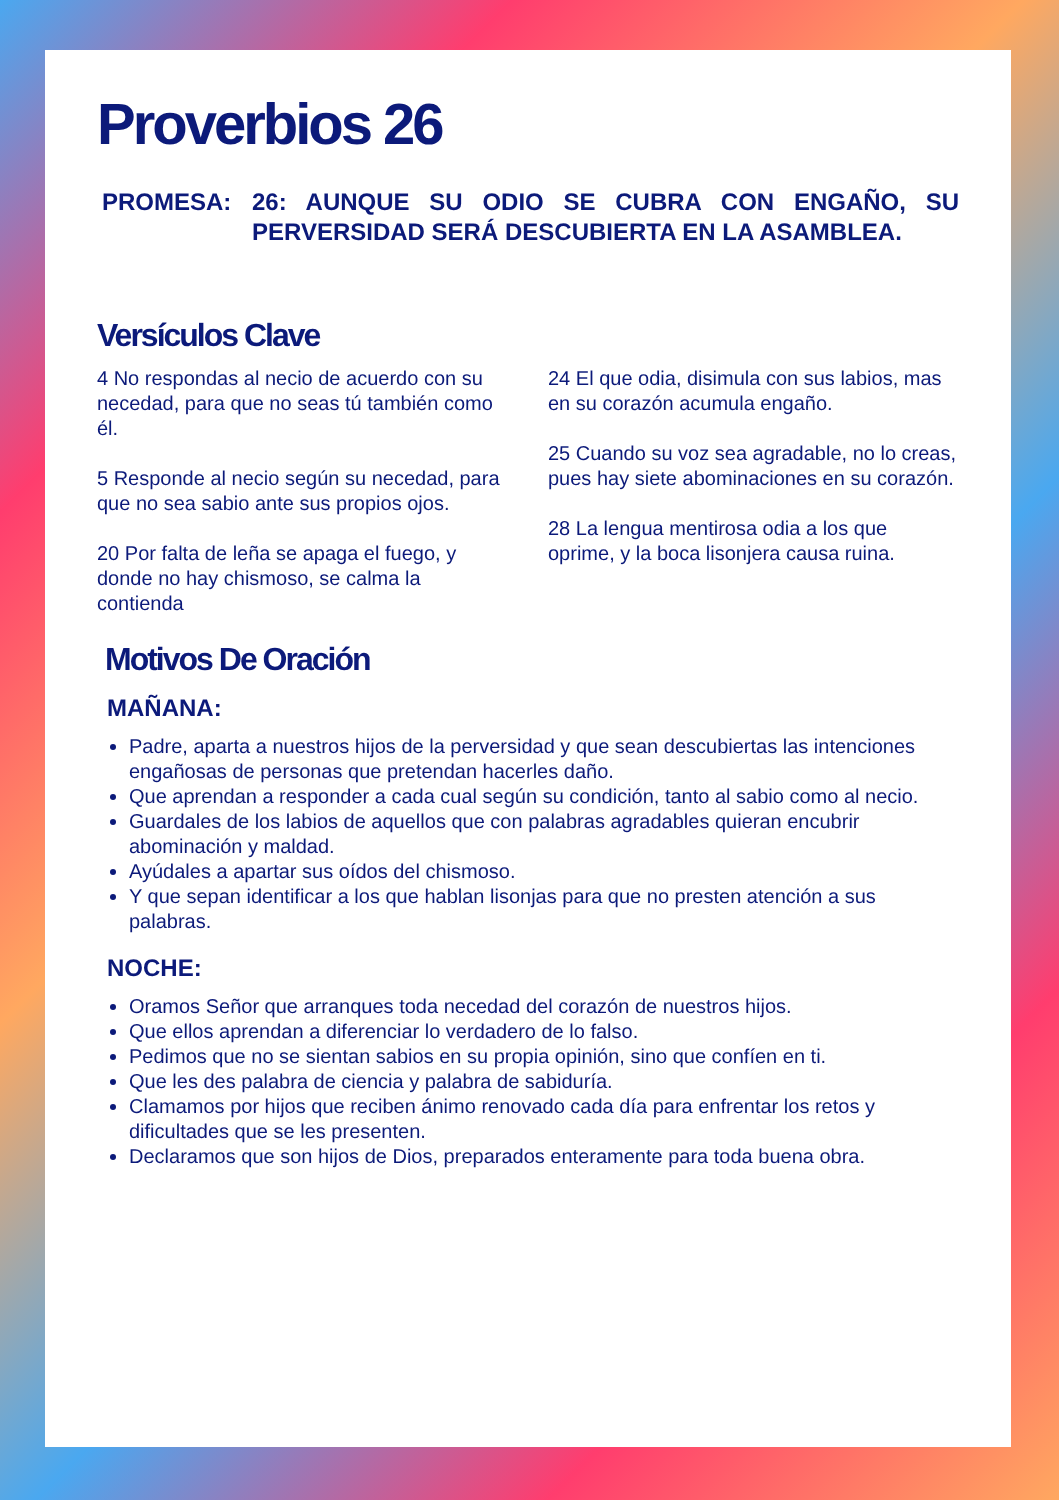Proverbios 26
PROMESA: 26: AUNQUE SU ODIO SE CUBRA CON ENGAÑO, SU PERVERSIDAD SERÁ DESCUBIERTA EN LA ASAMBLEA.
Versículos Clave
4 No respondas al necio de acuerdo con su necedad, para que no seas tú también como él.
5 Responde al necio según su necedad, para que no sea sabio ante sus propios ojos.
20 Por falta de leña se apaga el fuego, y donde no hay chismoso, se calma la contienda
24 El que odia, disimula con sus labios, mas en su corazón acumula engaño.
25 Cuando su voz sea agradable, no lo creas, pues hay siete abominaciones en su corazón.
28 La lengua mentirosa odia a los que oprime, y la boca lisonjera causa ruina.
Motivos De Oración
MAÑANA:
Padre, aparta a nuestros hijos de la perversidad y que sean descubiertas las intenciones engañosas de personas que pretendan hacerles daño.
Que aprendan a responder a cada cual según su condición, tanto al sabio como al necio.
Guardales de los labios de aquellos que con palabras agradables quieran encubrir abominación y maldad.
Ayúdales a apartar sus oídos del chismoso.
Y que sepan identificar a los que hablan lisonjas para que no presten atención a sus palabras.
NOCHE:
Oramos Señor que arranques toda necedad del corazón de nuestros hijos.
Que ellos aprendan a diferenciar lo verdadero de lo falso.
Pedimos que no se sientan sabios en su propia opinión, sino que confíen en ti.
Que les des palabra de ciencia y palabra de sabiduría.
Clamamos por hijos que reciben ánimo renovado cada día para enfrentar los retos y dificultades que se les presenten.
Declaramos que son hijos de Dios, preparados enteramente para toda buena obra.